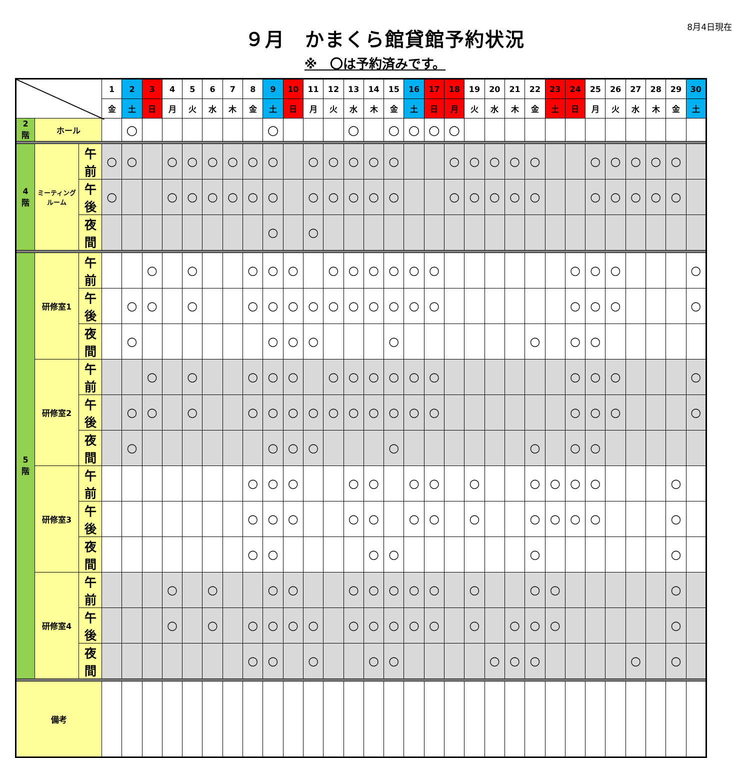8月4日現在
９月　かまくら館貸館予約状況
※　〇は予約済みです。
| | | | 1 | 2 | 3 | 4 | 5 | 6 | 7 | 8 | 9 | 10 | 11 | 12 | 13 | 14 | 15 | 16 | 17 | 18 | 19 | 20 | 21 | 22 | 23 | 24 | 25 | 26 | 27 | 28 | 29 | 30 |
| --- | --- | --- | --- | --- | --- | --- | --- | --- | --- | --- | --- | --- | --- | --- | --- | --- | --- | --- | --- | --- | --- | --- | --- | --- | --- | --- | --- | --- | --- | --- | --- | --- |
| | | | 金 | 土 | 日 | 月 | 火 | 水 | 木 | 金 | 土 | 日 | 月 | 火 | 水 | 木 | 金 | 土 | 日 | 月 | 火 | 水 | 木 | 金 | 土 | 日 | 月 | 火 | 水 | 木 | 金 | 土 |
| 2 階 | ホール | | | ○ | | | | | | | ○ | | | | ○ | | ○ | ○ | ○ | ○ | | | | | | | | | | | | |
| 4 階 | ミーティング ルーム | 午前 | ○ | ○ | | ○ | ○ | ○ | ○ | ○ | ○ | | ○ | ○ | ○ | ○ | ○ | | | ○ | ○ | ○ | ○ | ○ | | | ○ | ○ | ○ | ○ | ○ | |
| | | 午後 | ○ | | | ○ | ○ | ○ | ○ | ○ | ○ | | ○ | ○ | ○ | ○ | ○ | | | ○ | ○ | ○ | ○ | ○ | | | ○ | ○ | ○ | ○ | ○ | |
| | | 夜間 | | | | | | | | | ○ | | ○ | | | | | | | | | | | | | | | | | | | |
| 5 階 | 研修室1 | 午前 | | | ○ | | ○ | | | ○ | ○ | ○ | | ○ | ○ | ○ | ○ | ○ | ○ | | | | | | | ○ | ○ | ○ | | | | ○ |
| | | 午後 | | ○ | ○ | | ○ | | | ○ | ○ | ○ | ○ | ○ | ○ | ○ | ○ | ○ | ○ | | | | | | | ○ | ○ | ○ | | | | ○ |
| | | 夜間 | | ○ | | | | | | | ○ | ○ | ○ | | | | ○ | | | | | | | ○ | | ○ | ○ | | | | | |
| | 研修室2 | 午前 | | | ○ | | ○ | | | ○ | ○ | ○ | | ○ | ○ | ○ | ○ | ○ | ○ | | | | | | | ○ | ○ | ○ | | | | ○ |
| | | 午後 | | ○ | ○ | | ○ | | | ○ | ○ | ○ | ○ | ○ | ○ | ○ | ○ | ○ | ○ | | | | | | | ○ | ○ | ○ | | | | ○ |
| | | 夜間 | | ○ | | | | | | | ○ | ○ | ○ | | | | ○ | | | | | | | ○ | | ○ | ○ | | | | | |
| | 研修室3 | 午前 | | | | | | | | ○ | ○ | ○ | | | ○ | ○ | | ○ | ○ | | ○ | | | ○ | ○ | ○ | ○ | | | | ○ | |
| | | 午後 | | | | | | | | ○ | ○ | ○ | | | ○ | ○ | | ○ | ○ | | ○ | | | ○ | ○ | ○ | ○ | | | | ○ | |
| | | 夜間 | | | | | | | | ○ | ○ | | | | | ○ | ○ | | | | | | | ○ | | | | | | | ○ | |
| | 研修室4 | 午前 | | | | ○ | | ○ | | | ○ | ○ | | | ○ | ○ | ○ | ○ | ○ | | ○ | | | ○ | ○ | | | | | | ○ | |
| | | 午後 | | | | ○ | | ○ | | ○ | ○ | ○ | ○ | | ○ | ○ | ○ | ○ | ○ | | ○ | | ○ | ○ | ○ | | | | | | ○ | |
| | | 夜間 | | | | | | | | ○ | ○ | | ○ | | | ○ | ○ | | | | | ○ | ○ | ○ | | | | | ○ | | ○ | |
| 備考 | | | | | | | | | | | | | | | | | | | | | | | | | | | | | | | | |